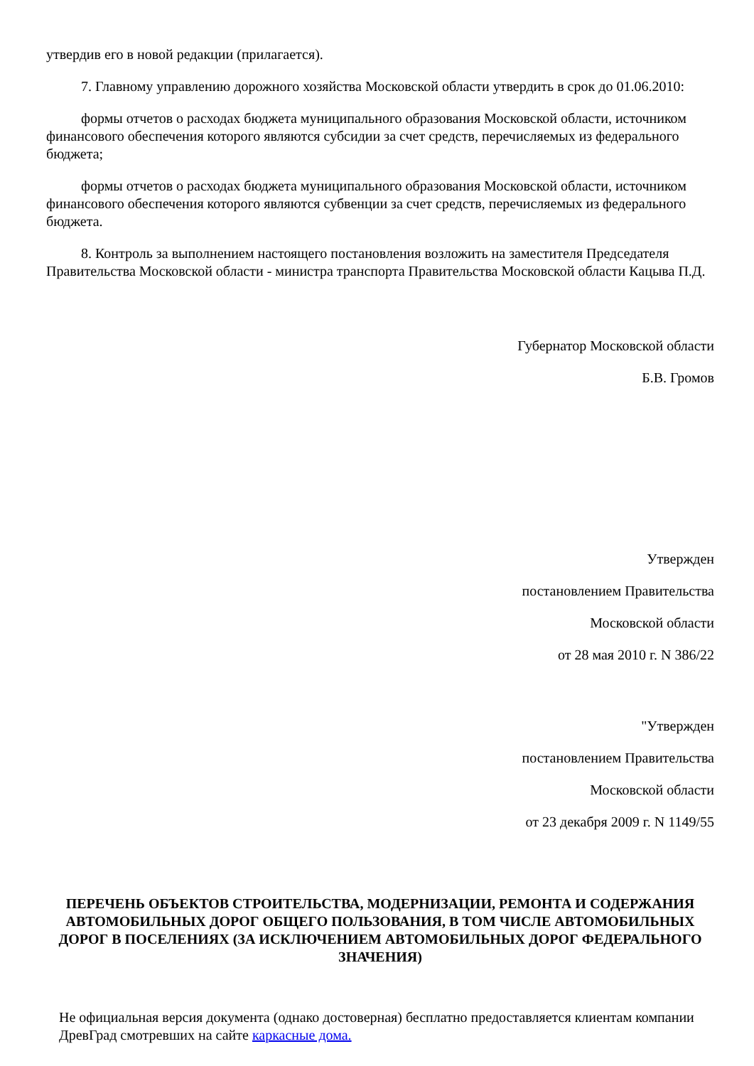утвердив его в новой редакции (прилагается).
7. Главному управлению дорожного хозяйства Московской области утвердить в срок до 01.06.2010:
формы отчетов о расходах бюджета муниципального образования Московской области, источником финансового обеспечения которого являются субсидии за счет средств, перечисляемых из федерального бюджета;
формы отчетов о расходах бюджета муниципального образования Московской области, источником финансового обеспечения которого являются субвенции за счет средств, перечисляемых из федерального бюджета.
8. Контроль за выполнением настоящего постановления возложить на заместителя Председателя Правительства Московской области - министра транспорта Правительства Московской области Кацыва П.Д.
Губернатор Московской области
Б.В. Громов
Утвержден
постановлением Правительства
Московской области
от 28 мая 2010 г. N 386/22
"Утвержден
постановлением Правительства
Московской области
от 23 декабря 2009 г. N 1149/55
ПЕРЕЧЕНЬ ОБЪЕКТОВ СТРОИТЕЛЬСТВА, МОДЕРНИЗАЦИИ, РЕМОНТА И СОДЕРЖАНИЯ АВТОМОБИЛЬНЫХ ДОРОГ ОБЩЕГО ПОЛЬЗОВАНИЯ, В ТОМ ЧИСЛЕ АВТОМОБИЛЬНЫХ ДОРОГ В ПОСЕЛЕНИЯХ (ЗА ИСКЛЮЧЕНИЕМ АВТОМОБИЛЬНЫХ ДОРОГ ФЕДЕРАЛЬНОГО ЗНАЧЕНИЯ)
Не официальная версия документа (однако достоверная) бесплатно предоставляется клиентам компании ДревГрад смотревших на сайте каркасные дома.